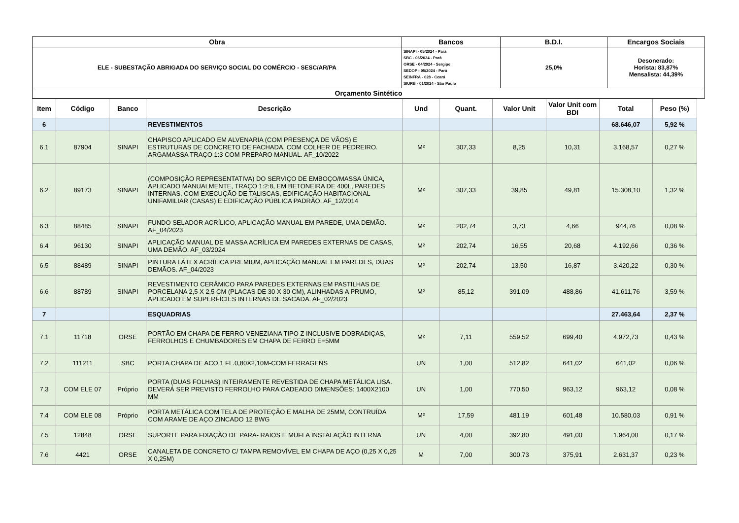| Obra | Bancos | B.D.I. | Encargos Sociais |
| --- | --- | --- | --- |
| ELE - SUBESTAÇÃO ABRIGADA DO SERVIÇO SOCIAL DO COMÉRCIO - SESC/AR/PA | SINAPI - 05/2024 - Pará SBC - 06/2024 - Pará ORSE - 04/2024 - Sergipe SEDOP - 05/2024 - Pará SEINFRA - 028 - Ceará SIURB - 01/2024 - São Paulo | 25,0% | Desonerado: Horista: 83,87% Mensalista: 44,39% |
| Orçamento Sintético | | | |
| Item | Código | Banco | Descrição | Und | Quant. | Valor Unit | Valor Unit com BDI | Total | Peso (%) |
| --- | --- | --- | --- | --- | --- | --- | --- | --- | --- |
| 6 | | | REVESTIMENTOS | | | | | 68.646,07 | 5,92 % |
| 6.1 | 87904 | SINAPI | CHAPISCO APLICADO EM ALVENARIA (COM PRESENÇA DE VÃOS) E ESTRUTURAS DE CONCRETO DE FACHADA, COM COLHER DE PEDREIRO. ARGAMASSA TRAÇO 1:3 COM PREPARO MANUAL. AF_10/2022 | M² | 307,33 | 8,25 | 10,31 | 3.168,57 | 0,27 % |
| 6.2 | 89173 | SINAPI | (COMPOSIÇÃO REPRESENTATIVA) DO SERVIÇO DE EMBOÇO/MASSA ÚNICA, APLICADO MANUALMENTE, TRAÇO 1:2:8, EM BETONEIRA DE 400L, PAREDES INTERNAS, COM EXECUÇÃO DE TALISCAS, EDIFICAÇÃO HABITACIONAL UNIFAMILIAR (CASAS) E EDIFICAÇÃO PÚBLICA PADRÃO. AF_12/2014 | M² | 307,33 | 39,85 | 49,81 | 15.308,10 | 1,32 % |
| 6.3 | 88485 | SINAPI | FUNDO SELADOR ACRÍLICO, APLICAÇÃO MANUAL EM PAREDE, UMA DEMÃO. AF_04/2023 | M² | 202,74 | 3,73 | 4,66 | 944,76 | 0,08 % |
| 6.4 | 96130 | SINAPI | APLICAÇÃO MANUAL DE MASSA ACRÍLICA EM PAREDES EXTERNAS DE CASAS, UMA DEMÃO. AF_03/2024 | M² | 202,74 | 16,55 | 20,68 | 4.192,66 | 0,36 % |
| 6.5 | 88489 | SINAPI | PINTURA LÁTEX ACRÍLICA PREMIUM, APLICAÇÃO MANUAL EM PAREDES, DUAS DEMÃOS. AF_04/2023 | M² | 202,74 | 13,50 | 16,87 | 3.420,22 | 0,30 % |
| 6.6 | 88789 | SINAPI | REVESTIMENTO CERÂMICO PARA PAREDES EXTERNAS EM PASTILHAS DE PORCELANA 2,5 X 2,5 CM (PLACAS DE 30 X 30 CM), ALINHADAS A PRUMO, APLICADO EM SUPERFÍCIES INTERNAS DE SACADA. AF_02/2023 | M² | 85,12 | 391,09 | 488,86 | 41.611,76 | 3,59 % |
| 7 | | | ESQUADRIAS | | | | | 27.463,64 | 2,37 % |
| 7.1 | 11718 | ORSE | PORTÃO EM CHAPA DE FERRO VENEZIANA TIPO Z INCLUSIVE DOBRADIÇAS, FERROLHOS E CHUMBADORES EM CHAPA DE FERRO E=5MM | M² | 7,11 | 559,52 | 699,40 | 4.972,73 | 0,43 % |
| 7.2 | 111211 | SBC | PORTA CHAPA DE ACO 1 FL.0,80X2,10M-COM FERRAGENS | UN | 1,00 | 512,82 | 641,02 | 641,02 | 0,06 % |
| 7.3 | COM ELE 07 | Próprio | PORTA (DUAS FOLHAS) INTEIRAMENTE REVESTIDA DE CHAPA METÁLICA LISA. DEVERÁ SER PREVISTO FERROLHO PARA CADEADO DIMENSÕES: 1400X2100 MM | UN | 1,00 | 770,50 | 963,12 | 963,12 | 0,08 % |
| 7.4 | COM ELE 08 | Próprio | PORTA METÁLICA COM TELA DE PROTEÇÃO E MALHA DE 25MM, CONTRUÍDA COM ARAME DE AÇO ZINCADO 12 BWG | M² | 17,59 | 481,19 | 601,48 | 10.580,03 | 0,91 % |
| 7.5 | 12848 | ORSE | SUPORTE PARA FIXAÇÃO DE PARA- RAIOS E MUFLA INSTALAÇÃO INTERNA | UN | 4,00 | 392,80 | 491,00 | 1.964,00 | 0,17 % |
| 7.6 | 4421 | ORSE | CANALETA DE CONCRETO C/ TAMPA REMOVÍVEL EM CHAPA DE AÇO (0,25 X 0,25 X 0,25M) | M | 7,00 | 300,73 | 375,91 | 2.631,37 | 0,23 % |